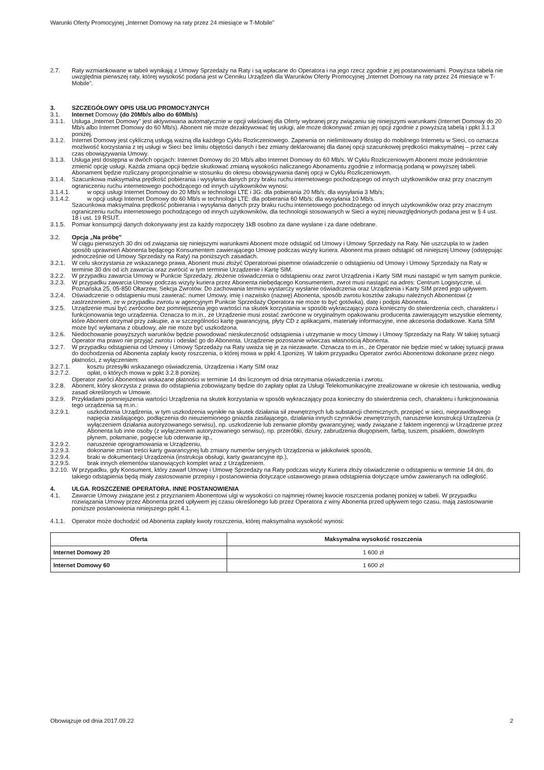Warunki Oferty Promocyjnej „Internet Domowy na raty przez 24 miesiące w T-Mobile”
2.7. Raty wzmiankowane w tabeli wynikają z Umowy Sprzedaży na Raty i są wpłacane do Operatora i na jego rzecz zgodnie z jej postanowieniami. Powyższa tabela nie uwzględnia pierwszej raty, której wysokość podana jest w Cenniku Urządzeń dla Warunków Oferty Promocyjnej „Internet Domowy na raty przez 24 miesiące w T-Mobile”.
3. SZCZEGÓŁOWY OPIS USŁUG PROMOCYJNYCH
3.1. Internet Domowy (do 20Mb/s albo do 60Mb/s)
3.1.1. Usługa „Internet Domowy” jest aktywowana automatycznie w opcji właściwej dla Oferty wybranej przy związaniu się niniejszymi warunkami (Internet Domowy do 20 Mb/s albo Internet Domowy do 60 Mb/s). Abonent nie może dezaktywować tej usługi, ale może dokonywać zmian jej opcji zgodnie z powyższą tabelą i ppkt 3.1.3 poniżej.
3.1.2. Internet Domowy jest cykliczną usługą ważną dla każdego Cyklu Rozliczeniowego. Zapewnia on nielimitowany dostęp do mobilnego Internetu w Sieci, co oznacza możliwość korzystania z tej usługi w Sieci bez limitu objętości danych i bez zmiany deklarowanej dla danej opcji szacunkowej prędkości maksymalnej – przez cały czas obowiązywania Umowy.
3.1.3. Usługa jest dostępna w dwóch opcjach: Internet Domowy do 20 Mb/s albo Internet Domowy do 60 Mb/s. W Cyklu Rozliczeniowym Abonent może jednokrotnie zmienić opcję usługi. Każda zmiana opcji będzie skutkować zmianą wysokości naliczanego Abonamentu zgodnie z informacją podaną w powyższej tabeli. Abonament będzie rozliczany proporcjonalnie w stosunku do okresu obowiązywania danej opcji w Cyklu Rozliczeniowym.
3.1.4. Szacunkowa maksymalna prędkość pobierania i wysyłania danych przy braku ruchu internetowego pochodzącego od innych użytkowników oraz przy znacznym ograniczeniu ruchu internetowego pochodzącego od innych użytkowników wynosi:
3.1.4.1. w opcji usługi Internet Domowy do 20 Mb/s w technologii LTE i 3G: dla pobierania 20 Mb/s; dla wysyłania 3 Mb/s;
3.1.4.2. w opcji usługi Internet Domowy do 60 Mb/s w technologii LTE: dla pobierania 60 Mb/s; dla wysyłania 10 Mb/s.
Szacunkowa maksymalna prędkość pobierania i wysyłania danych przy braku ruchu internetowego pochodzącego od innych użytkowników oraz przy znacznym ograniczeniu ruchu internetowego pochodzącego od innych użytkowników, dla technologii stosowanych w Sieci a wyżej nieuwzględnionych podana jest w § 4 ust. 18 i ust. 19 RSUT.
3.1.5. Pomiar konsumpcji danych dokonywany jest za każdy rozpoczęty 1kB osobno za dane wysłane i za dane odebrane.
3.2. Opcja „Na próbę”
W ciągu pierwszych 30 dni od związania się niniejszymi warunkami Abonent może odstąpić od Umowy i Umowy Sprzedaży na Raty. Nie uszczupla to w żaden sposób uprawnień Abonenta będącego Konsumentem zawierającego Umowę podczas wizyty kuriera. Abonent ma prawo odstąpić od niniejszej Umowy (odstępując jednocześnie od Umowy Sprzedaży na Raty) na poniższych zasadach.
3.2.1. W celu skorzystania ze wskazanego prawa, Abonent musi złożyć Operatorowi pisemne oświadczenie o odstąpieniu od Umowy i Umowy Sprzedaży na Raty w terminie 30 dni od ich zawarcia oraz zwrócić w tym terminie Urządzenie i Kartę SIM.
3.2.2. W przypadku zawarcia Umowy w Punkcie Sprzedaży, złożenie oświadczenia o odstąpieniu oraz zwrot Urządzenia i Karty SIM musi nastąpić w tym samym punkcie.
3.2.3. W przypadku zawarcia Umowy podczas wizyty kuriera przez Abonenta niebędącego Konsumentem, zwrot musi nastąpić na adres: Centrum Logistyczne, ul. Poznańska 25, 05-850 Ołtarzew, Sekcja Zwrotów. Do zachowania terminu wystarczy wysłanie oświadczenia oraz Urządzenia i Karty SIM przed jego upływem.
3.2.4. Oświadczenie o odstąpieniu musi zawierać: numer Umowy, imię i nazwisko (nazwę) Abonenta, sposób zwrotu kosztów zakupu należnych Abonentowi (z zastrzeżeniem, że w przypadku zwrotu w agencyjnym Punkcie Sprzedaży Operatora nie może to być gotówka), datę i podpis Abonenta.
3.2.5. Urządzenie musi być zwrócone bez pomniejszenia jego wartości na skutek korzystania w sposób wykraczający poza konieczny do stwierdzenia cech, charakteru i funkcjonowania tego urządzenia. Oznacza to m.in., że Urządzenie musi zostać zwrócone w oryginalnym opakowaniu producenta zawierającym wszystkie elementy, które Abonent otrzymał przy zakupie, a w szczególności kartę gwarancyjną, płyty CD z aplikacjami, materiały informacyjne, inne akcesoria dodatkowe. Karta SIM może być wyłamana z obudowy, ale nie może być uszkodzona.
3.2.6. Niedochowanie powyższych warunków będzie powodować nieskuteczność odstąpienia i utrzymanie w mocy Umowy i Umowy Sprzedaży na Raty. W takiej sytuacji Operator ma prawo nie przyjąć zwrotu i odesłać go do Abonenta. Urządzenie pozostanie wówczas własnością Abonenta.
3.2.7. W przypadku odstąpienia od Umowy i Umowy Sprzedaży na Raty uważa się je za niezawarte. Oznacza to m.in., że Operator nie będzie mieć w takiej sytuacji prawa do dochodzenia od Abonenta zapłaty kwoty roszczenia, o której mowa w ppkt 4.1poniżej. W takim przypadku Operator zwróci Abonentowi dokonane przez niego płatności, z wyłączeniem:
3.2.7.1. kosztu przesyłki wskazanego oświadczenia, Urządzenia i Karty SIM oraz
3.2.7.2. opłat, o których mowa w ppkt 3.2.8 poniżej.
Operator zwróci Abonentowi wskazane płatności w terminie 14 dni liczonym od dnia otrzymania oświadczenia i zwrotu.
3.2.8. Abonent, który skorzysta z prawa do odstąpienia zobowiązany będzie do zapłaty opłat za Usługi Telekomunikacyjne zrealizowane w okresie ich testowania, według zasad określonych w Umowie.
3.2.9. Przykładami pomniejszenia wartości Urządzenia na skutek korzystania w sposób wykraczający poza konieczny do stwierdzenia cech, charakteru i funkcjonowania tego urządzenia są m.in.:
3.2.9.1. uszkodzenia Urządzenia, w tym uszkodzenia wynikłe na skutek działania sił zewnętrznych lub substancji chemicznych, przepięć w sieci, nieprawidłowego napięcia zasilającego, podłączenia do nieuziemionego gniazda zasilającego, działania innych czynników zewnętrznych, naruszenie konstrukcji Urządzenia (z wyłączeniem działania autoryzowanego serwisu), np. uszkodzenie lub zerwanie plomby gwarancyjnej; wady związane z faktem ingerencji w Urządzenie przez Abonenta lub inne osoby (z wyłączeniem autoryzowanego serwisu), np. przeróbki, dziury, zabrudzenia długopisem, farbą, tuszem, pisakiem, dowolnym płynem, połamanie, pogięcie lub oderwanie itp.,
3.2.9.2. naruszenie oprogramowania w Urządzeniu,
3.2.9.3. dokonanie zmian treści karty gwarancyjnej lub zmiany numerów seryjnych Urządzenia w jakikolwiek sposób,
3.2.9.4. braki w dokumentacji Urządzenia (instrukcja obsługi, karty gwarancyjne itp.),
3.2.9.5. brak innych elementów stanowiących komplet wraz z Urządzeniem.
3.2.10.
W przypadku, gdy Konsument, który zawarł Umowę i Umowę Sprzedaży na Raty podczas wizyty Kuriera złoży oświadczenie o odstąpieniu w terminie 14 dni, do takiego odstąpienia będą miały zastosowanie przepisy i postanowienia dotyczące ustawowego prawa odstąpienia dotyczące umów zawieranych na odległość.
4. ULGA. ROSZCZENIE OPERATORA. INNE POSTANOWIENIA
4.1. Zawarcie Umowy związane jest z przyznaniem Abonentowi ulgi w wysokości co najmniej równej kwocie roszczenia podanej poniżej w tabeli. W przypadku rozwiązania Umowy przez Abonenta przed upływem jej czasu określonego lub przez Operatora z winy Abonenta przed upływem tego czasu, mają zastosowanie poniższe postanowienia niniejszego ppkt 4.1.
4.1.1. Operator może dochodzić od Abonenta zapłaty kwoty roszczenia, której maksymalna wysokość wynosi:
| Oferta | Maksymalna wysokość roszczenia |
| --- | --- |
| Internet Domowy 20 | 1 600 zł |
| Internet Domowy 60 | 1 600 zł |
Obowiązuje od dnia 2017.09.22 2